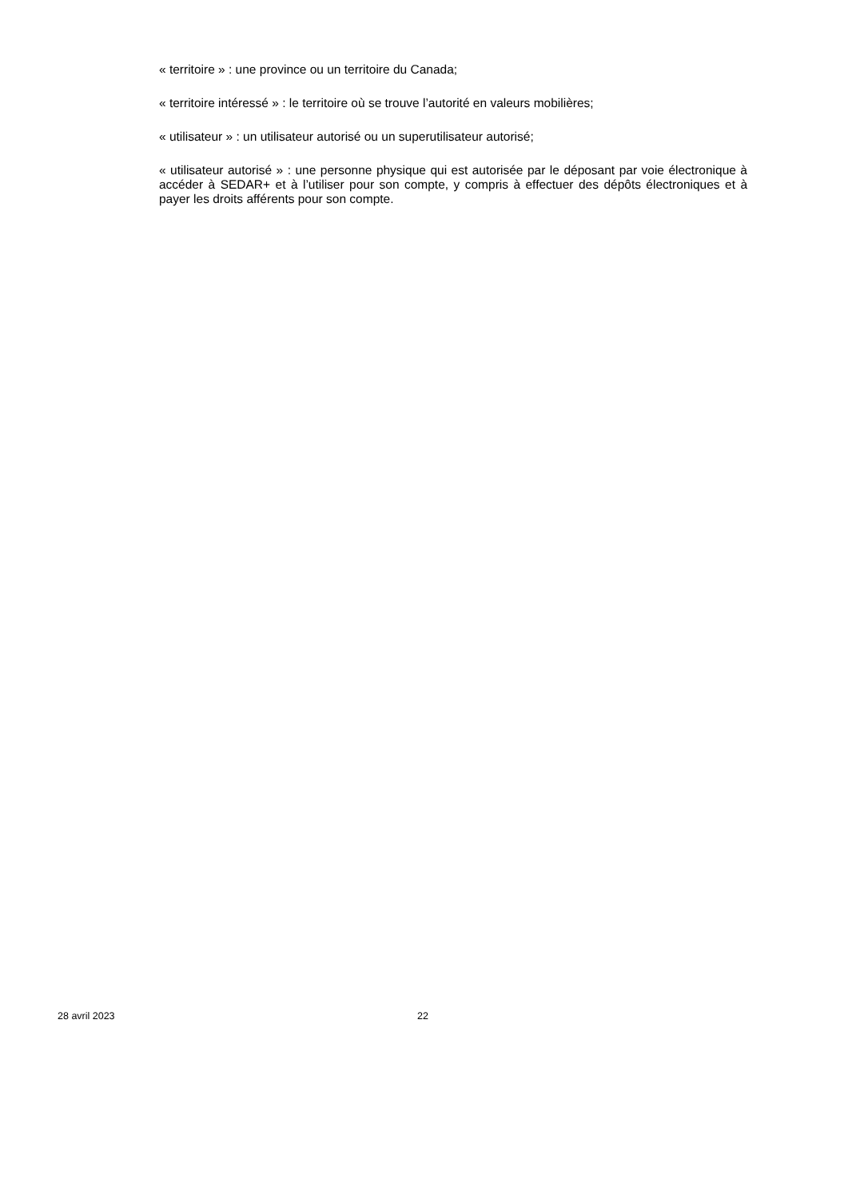« territoire » : une province ou un territoire du Canada;
« territoire intéressé » : le territoire où se trouve l’autorité en valeurs mobilières;
« utilisateur » : un utilisateur autorisé ou un superutilisateur autorisé;
« utilisateur autorisé » : une personne physique qui est autorisée par le déposant par voie électronique à accéder à SEDAR+ et à l’utiliser pour son compte, y compris à effectuer des dépôts électroniques et à payer les droits afférents pour son compte.
28 avril 2023 22